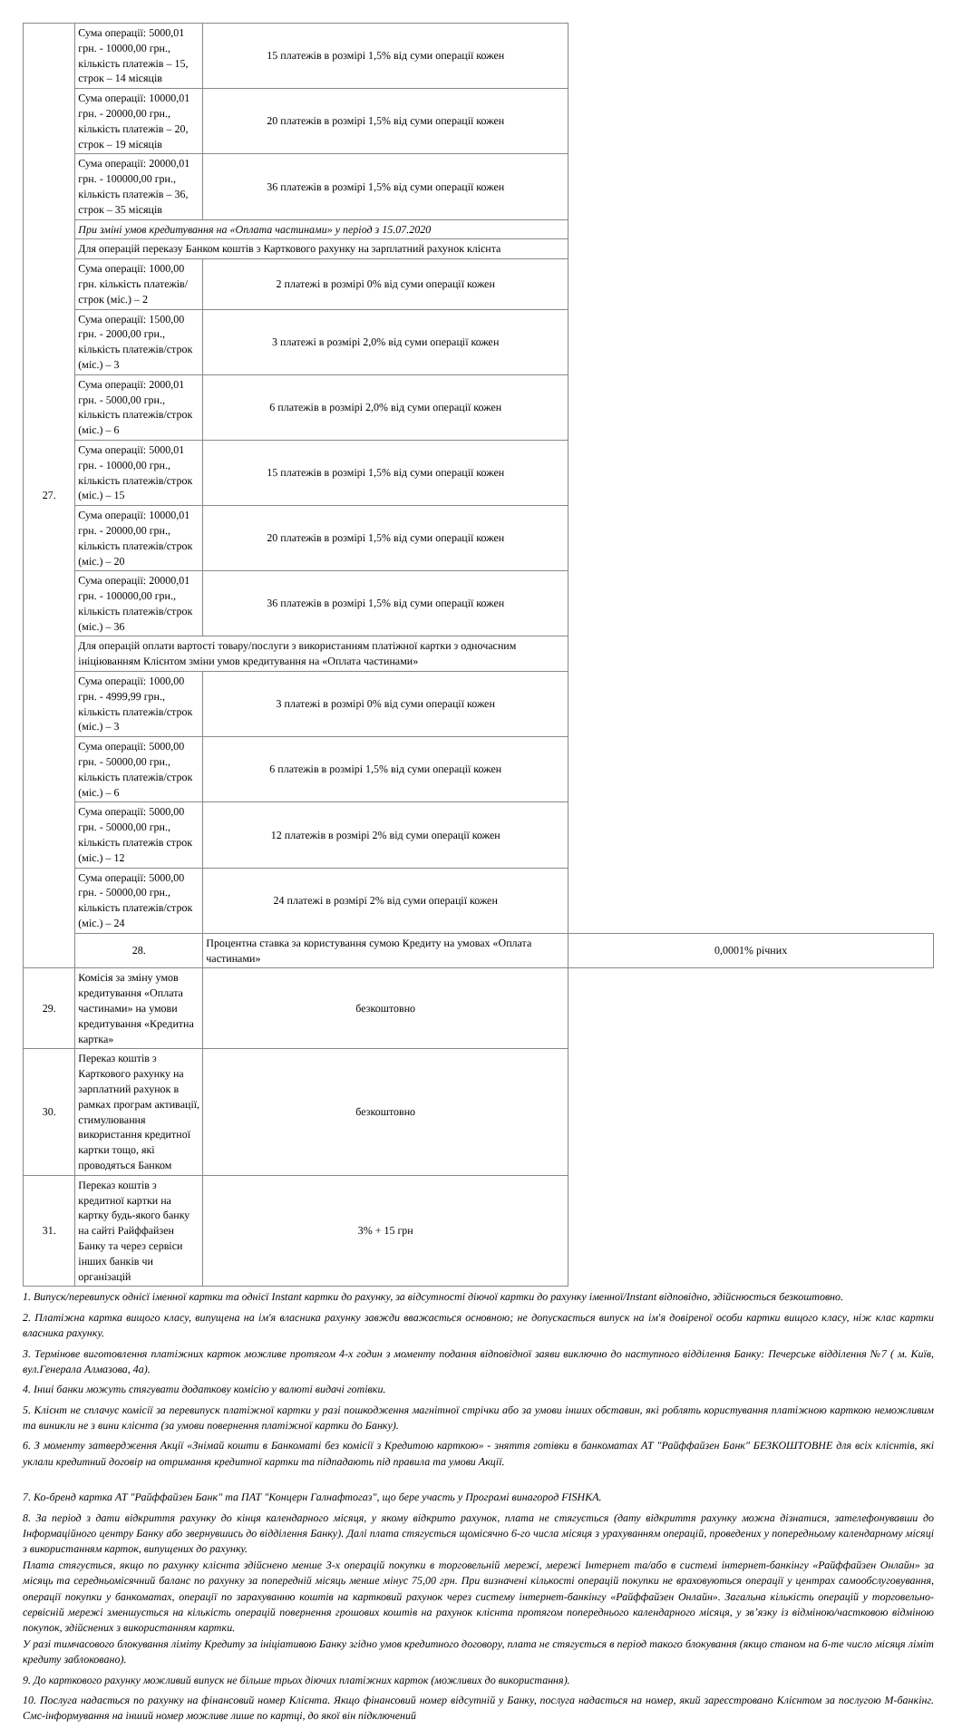| 27. | Сума операції: 5000,01 грн. - 10000,00 грн., кількість платежів – 15, строк – 14 місяців | 15 платежів в розмірі 1,5% від суми операції кожен | |
| | Сума операції: 10000,01 грн. - 20000,00 грн., кількість платежів – 20, строк – 19 місяців | 20 платежів в розмірі 1,5% від суми операції кожен | |
| | Сума операції: 20000,01 грн. - 100000,00 грн., кількість платежів – 36, строк – 35 місяців | 36 платежів в розмірі 1,5% від суми операції кожен | |
| | При зміні умов кредитування на «Оплата частинами» у період з 15.07.2020 | | |
| | Для операцій переказу Банком коштів з Карткового рахунку на зарплатний рахунок клієнта | | |
| | Сума операції: 1000,00 грн. кількість платежів/строк (міс.) – 2 | 2 платежі в розмірі 0% від суми операції кожен | |
| | Сума операції: 1500,00 грн. - 2000,00 грн., кількість платежів/строк (міс.) – 3 | 3 платежі в розмірі 2,0% від суми операції кожен | |
| | Сума операції: 2000,01 грн. - 5000,00 грн., кількість платежів/строк (міс.) – 6 | 6 платежів в розмірі 2,0% від суми операції кожен | |
| | Сума операції: 5000,01 грн. - 10000,00 грн., кількість платежів/строк (міс.) – 15 | 15 платежів в розмірі 1,5% від суми операції кожен | |
| | Сума операції: 10000,01 грн. - 20000,00 грн., кількість платежів/строк (міс.) – 20 | 20 платежів в розмірі 1,5% від суми операції кожен | |
| | Сума операції: 20000,01 грн. - 100000,00 грн., кількість платежів/строк (міс.) – 36 | 36 платежів в розмірі 1,5% від суми операції кожен | |
| | Для операцій оплати вартості товару/послуги з використанням платіжної картки з одночасним ініціюванням Клієнтом зміни умов кредитування на «Оплата частинами» | | |
| | Сума операції: 1000,00 грн. - 4999,99 грн., кількість платежів/строк (міс.) – 3 | 3 платежі в розмірі 0% від суми операції кожен | |
| | Сума операції: 5000,00 грн. - 50000,00 грн., кількість платежів/строк (міс.) – 6 | 6 платежів в розмірі 1,5% від суми операції кожен | |
| | Сума операції: 5000,00 грн. - 50000,00 грн., кількість платежів строк (міс.) – 12 | 12 платежів в розмірі 2% від суми операції кожен | |
| | Сума операції: 5000,00 грн. - 50000,00 грн., кількість платежів/строк (міс.) – 24 | 24 платежі в розмірі 2% від суми операції кожен | |
| | 28. | Процентна ставка за користування сумою Кредиту на умовах «Оплата частинами» | 0,0001% річних |
| 29. | Комісія за зміну умов кредитування «Оплата частинами» на умови кредитування «Кредитна картка» | безкоштовно | |
| 30. | Переказ коштів з Карткового рахунку на зарплатний рахунок в рамках програм активації, стимулювання використання кредитної картки тощо, які проводяться Банком | безкоштовно | |
| 31. | Переказ коштів з кредитної картки на картку будь-якого банку на сайті Райффайзен Банку та через сервіси інших банків чи організацій | 3% + 15 грн | |
1. Випуск/перевипуск однієї іменної картки та однієї Instant картки до рахунку, за відсутності діючої картки до рахунку іменної/Instant відповідно, здійснюється безкоштовно.
2. Платіжна картка вищого класу, випущена на ім'я власника рахунку завжди вважається основною; не допускається випуск на ім'я довіреної особи картки вищого класу, ніж клас картки власника рахунку.
3. Термінове виготовлення платіжних карток можливе протягом 4-х годин з моменту подання відповідної заяви виключно до наступного відділення Банку: Печерське відділення №7 ( м. Київ, вул.Генерала Алмазова, 4а).
4. Інші банки можуть стягувати додаткову комісію у валюті видачі готівки.
5. Клієнт не сплачує комісії за перевипуск платіжної картки у разі пошкодження магнітної стрічки або за умови інших обставин, які роблять користування платіжною карткою неможливим та виникли не з вини клієнта (за умови повернення платіжної картки до Банку).
6. З моменту затвердження Акції «Знімай кошти в Банкоматі без комісії з Кредитою карткою» - зняття готівки в банкоматах АТ "Райффайзен Банк" БЕЗКОШТОВНЕ для всіх клієнтів, які уклали кредитний договір на отримання кредитної картки та підпадають під правила та умови Акції.
7. Ко-бренд картка АТ "Райффайзен Банк" та ПАТ "Концерн Галнафтогаз", що бере участь у Програмі винагород FISHKA.
8. За період з дати відкриття рахунку до кінця календарного місяця, у якому відкрито рахунок, плата не стягується (дату відкриття рахунку можна дізнатися, зателефонувавши до Інформаційного центру Банку або звернувшись до відділення Банку). Далі плата стягується щомісячно 6-го числа місяця з урахуванням операцій, проведених у попередньому календарному місяці з використанням карток, випущених до рахунку.
Плата стягується, якщо по рахунку клієнта здійснено менше 3-х операцій покупки в торговельній мережі, мережі Інтернет та/або в системі інтернет-банкінгу «Райффайзен Онлайн» за місяць та середньомісячний баланс по рахунку за попередній місяць менше мінус 75,00 грн. При визначені кількості операцій покупки не враховуються операції у центрах самообслуговування, операції покупки у банкоматах, операції по зарахуванню коштів на картковий рахунок через систему інтернет-банкінгу «Райффайзен Онлайн». Загальна кількість операцій у торговельно-сервісній мережі зменшується на кількість операцій повернення грошових коштів на рахунок клієнта протягом попереднього календарного місяця, у зв’язку із відміною/частковою відміною покупок, здійснених з використанням картки.
У разі тимчасового блокування ліміту Кредиту за ініціативою Банку згідно умов кредитного договору, плата не стягується в період такого блокування (якщо станом на 6-те число місяця ліміт кредиту заблоковано).
9. До карткового рахунку можливий випуск не більше трьох діючих платіжних карток (можливих до використання).
10. Послуга надається по рахунку на фінансовий номер Клієнта. Якщо фінансовий номер відсутній у Банку, послуга надається на номер, який зареєстровано Клієнтом за послугою М-банкінг. Смс-інформування на інший номер можливе лише по картці, до якої він підключений